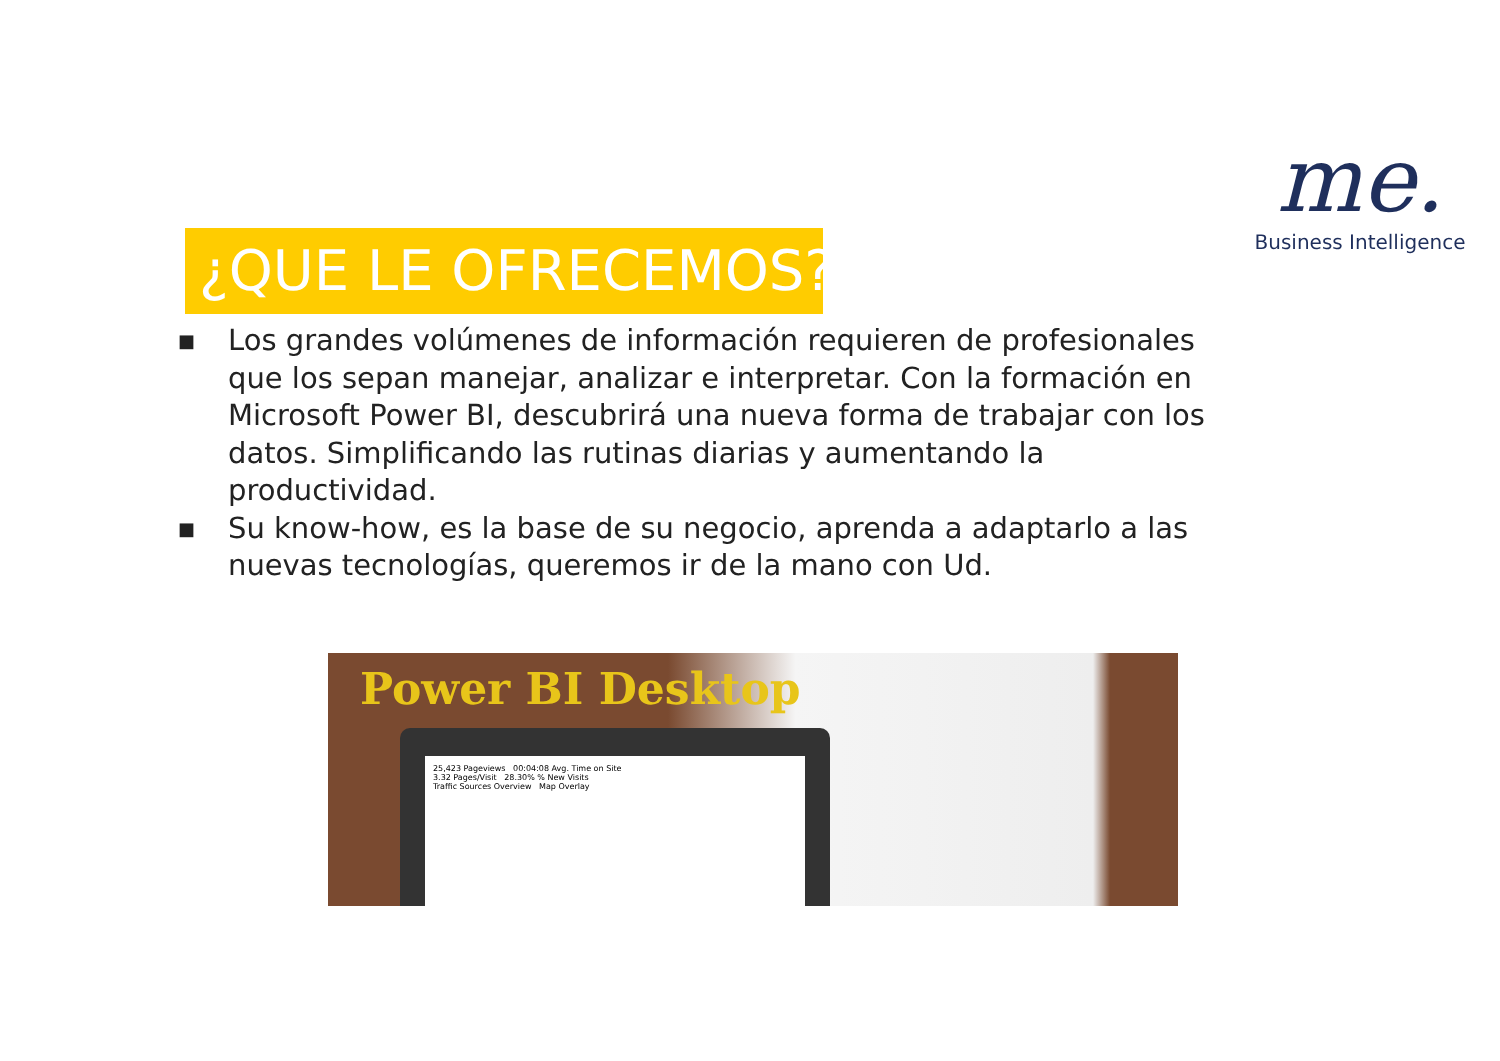me.
Business Intelligence
¿QUE LE OFRECEMOS?
■ Los grandes volúmenes de información requieren de profesionales que los sepan manejar, analizar e interpretar. Con la formación en Microsoft Power BI, descubrirá una nueva forma de trabajar con los datos. Simplificando las rutinas diarias y aumentando la productividad.
■ Su know-how, es la base de su negocio, aprenda a adaptarlo a las nuevas tecnologías, queremos ir de la mano con Ud.
Power BI Desktop
25,423 Pageviews 00:04:08 Avg. Time on Site
3.32 Pages/Visit 28.30% % New Visits
Traffic Sources Overview Map Overlay